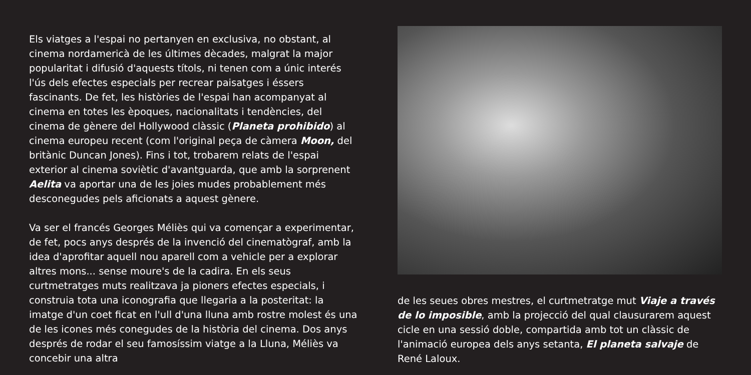Els viatges a l'espai no pertanyen en exclusiva, no obstant, al cinema nordamericà de les últimes dècades, malgrat la major popularitat i difusió d'aquests títols, ni tenen com a únic interés l'ús dels efectes especials per recrear paisatges i éssers fascinants. De fet, les històries de l'espai han acompanyat al cinema en totes les èpoques, nacionalitats i tendències, del cinema de gènere del Hollywood clàssic (Planeta prohibido) al cinema europeu recent (com l'original peça de càmera Moon, del britànic Duncan Jones). Fins i tot, trobarem relats de l'espai exterior al cinema soviètic d'avantguarda, que amb la sorprenent Aelita va aportar una de les joies mudes probablement més desconegudes pels aficionats a aquest gènere.
Va ser el francés Georges Méliès qui va començar a experimentar, de fet, pocs anys després de la invenció del cinematògraf, amb la idea d'aprofitar aquell nou aparell com a vehicle per a explorar altres mons... sense moure's de la cadira. En els seus curtmetratges muts realitzava ja pioners efectes especials, i construia tota una iconografia que llegaria a la posteritat: la imatge d'un coet ficat en l'ull d'una lluna amb rostre molest és una de les icones més conegudes de la història del cinema. Dos anys després de rodar el seu famosíssim viatge a la Lluna, Méliès va concebir una altra
de les seues obres mestres, el curtmetratge mut Viaje a través de lo imposible, amb la projecció del qual clausurarem aquest cicle en una sessió doble, compartida amb tot un clàssic de l'animació europea dels anys setanta, El planeta salvaje de René Laloux.